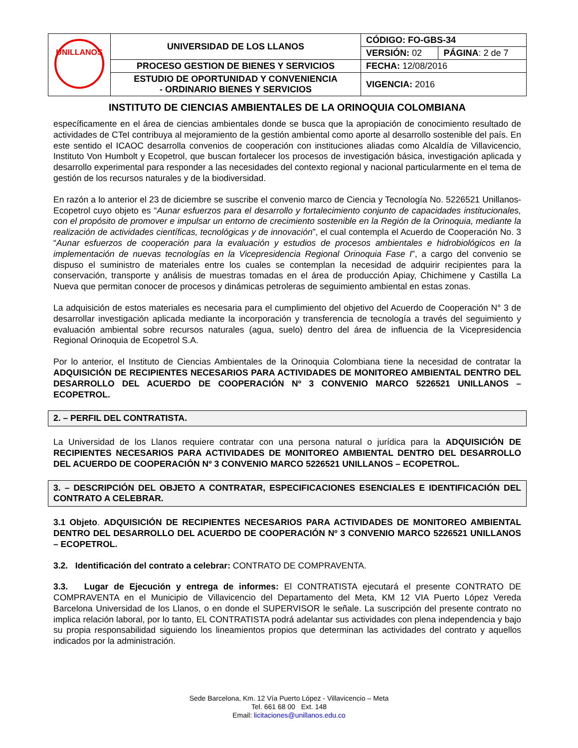| UNILLANOS | UNIVERSIDAD DE LOS LLANOS | CÓDIGO: FO-GBS-34 | |
| | | VERSIÓN: 02 | PÁGINA : 2 de 7 |
| | PROCESO GESTION DE BIENES Y SERVICIOS | FECHA: 12/08/2016 | |
| | ESTUDIO DE OPORTUNIDAD Y CONVENIENCIA - ORDINARIO BIENES Y SERVICIOS | VIGENCIA: 2016 | |
INSTITUTO DE CIENCIAS AMBIENTALES DE LA ORINOQUIA COLOMBIANA
específicamente en el área de ciencias ambientales donde se busca que la apropiación de conocimiento resultado de actividades de CTeI contribuya al mejoramiento de la gestión ambiental como aporte al desarrollo sostenible del país. En este sentido el ICAOC desarrolla convenios de cooperación con instituciones aliadas como Alcaldía de Villavicencio, Instituto Von Humbolt y Ecopetrol, que buscan fortalecer los procesos de investigación básica, investigación aplicada y desarrollo experimental para responder a las necesidades del contexto regional y nacional particularmente en el tema de gestión de los recursos naturales y de la biodiversidad.
En razón a lo anterior el 23 de diciembre se suscribe el convenio marco de Ciencia y Tecnología No. 5226521 Unillanos-Ecopetrol cuyo objeto es “Aunar esfuerzos para el desarrollo y fortalecimiento conjunto de capacidades institucionales, con el propósito de promover e impulsar un entorno de crecimiento sostenible en la Región de la Orinoquia, mediante la realización de actividades científicas, tecnológicas y de innovación”, el cual contempla el Acuerdo de Cooperación No. 3 “Aunar esfuerzos de cooperación para la evaluación y estudios de procesos ambientales e hidrobiológicos en la implementación de nuevas tecnologías en la Vicepresidencia Regional Orinoquia Fase I”, a cargo del convenio se dispuso el suministro de materiales entre los cuales se contemplan la necesidad de adquirir recipientes para la conservación, transporte y análisis de muestras tomadas en el área de producción Apiay, Chichimene y Castilla La Nueva que permitan conocer de procesos y dinámicas petroleras de seguimiento ambiental en estas zonas.
La adquisición de estos materiales es necesaria para el cumplimiento del objetivo del Acuerdo de Cooperación N° 3 de desarrollar investigación aplicada mediante la incorporación y transferencia de tecnología a través del seguimiento y evaluación ambiental sobre recursos naturales (agua, suelo) dentro del área de influencia de la Vicepresidencia Regional Orinoquia de Ecopetrol S.A.
Por lo anterior, el Instituto de Ciencias Ambientales de la Orinoquia Colombiana tiene la necesidad de contratar la ADQUISICIÓN DE RECIPIENTES NECESARIOS PARA ACTIVIDADES DE MONITOREO AMBIENTAL DENTRO DEL DESARROLLO DEL ACUERDO DE COOPERACIÓN Nº 3 CONVENIO MARCO 5226521 UNILLANOS – ECOPETROL.
2. – PERFIL DEL CONTRATISTA.
La Universidad de los Llanos requiere contratar con una persona natural o jurídica para la ADQUISICIÓN DE RECIPIENTES NECESARIOS PARA ACTIVIDADES DE MONITOREO AMBIENTAL DENTRO DEL DESARROLLO DEL ACUERDO DE COOPERACIÓN Nº 3 CONVENIO MARCO 5226521 UNILLANOS – ECOPETROL.
3. – DESCRIPCIÓN DEL OBJETO A CONTRATAR, ESPECIFICACIONES ESENCIALES E IDENTIFICACIÓN DEL CONTRATO A CELEBRAR.
3.1 Objeto. ADQUISICIÓN DE RECIPIENTES NECESARIOS PARA ACTIVIDADES DE MONITOREO AMBIENTAL DENTRO DEL DESARROLLO DEL ACUERDO DE COOPERACIÓN Nº 3 CONVENIO MARCO 5226521 UNILLANOS – ECOPETROL.
3.2. Identificación del contrato a celebrar: CONTRATO DE COMPRAVENTA.
3.3. Lugar de Ejecución y entrega de informes: El CONTRATISTA ejecutará el presente CONTRATO DE COMPRAVENTA en el Municipio de Villavicencio del Departamento del Meta, KM 12 VIA Puerto López Vereda Barcelona Universidad de los Llanos, o en donde el SUPERVISOR le señale. La suscripción del presente contrato no implica relación laboral, por lo tanto, EL CONTRATISTA podrá adelantar sus actividades con plena independencia y bajo su propia responsabilidad siguiendo los lineamientos propios que determinan las actividades del contrato y aquellos indicados por la administración.
Sede Barcelona, Km. 12 Vía Puerto López - Villavicencio – Meta
Tel. 661 68 00 Ext. 148
Email: licitaciones@unillanos.edu.co